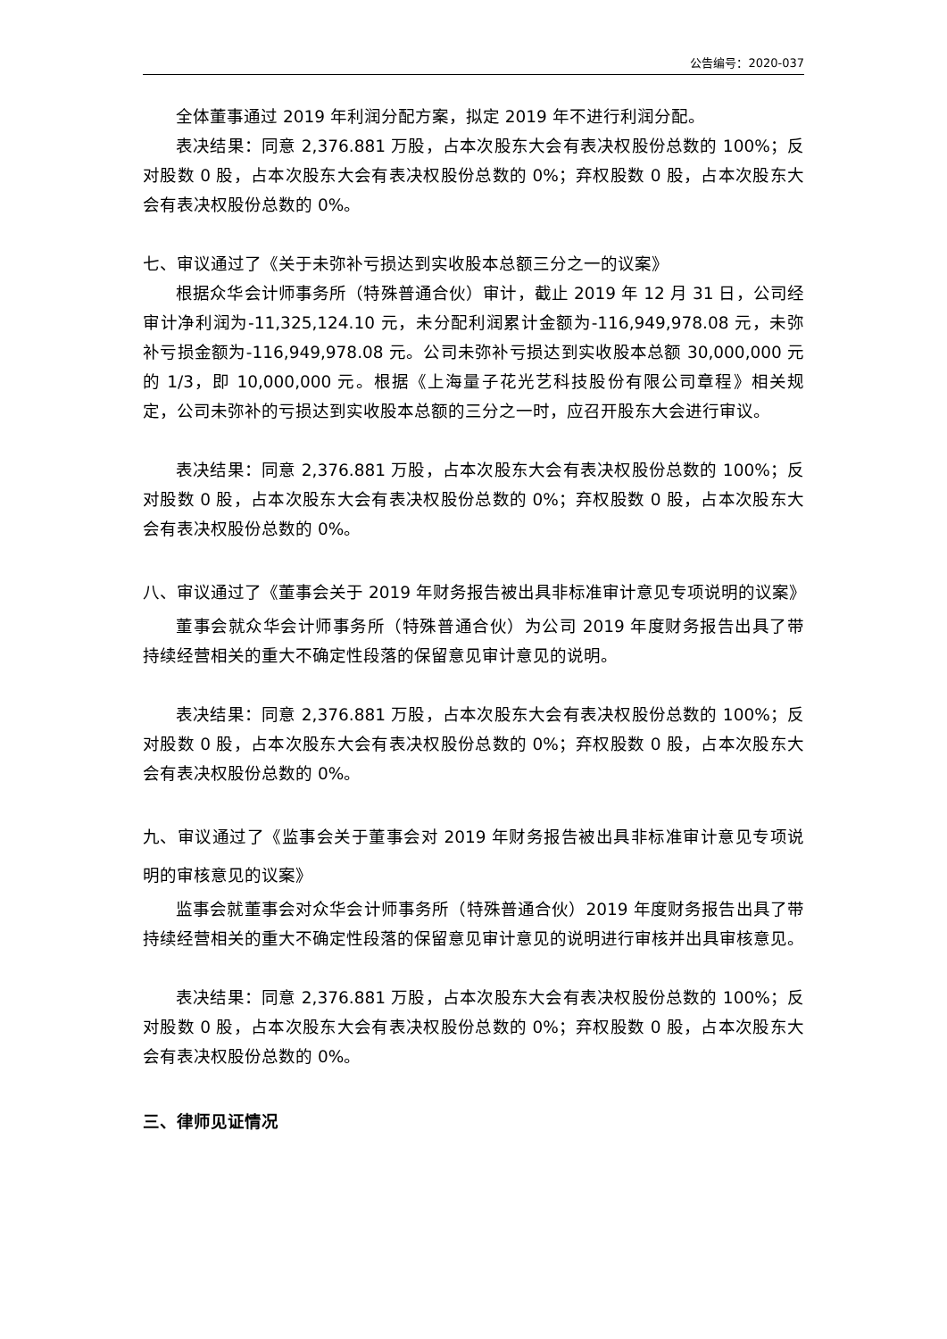公告编号：2020-037
全体董事通过 2019 年利润分配方案，拟定 2019 年不进行利润分配。
表决结果：同意 2,376.881 万股，占本次股东大会有表决权股份总数的 100%；反对股数 0 股，占本次股东大会有表决权股份总数的 0%；弃权股数 0 股，占本次股东大会有表决权股份总数的 0%。
七、审议通过了《关于未弥补亏损达到实收股本总额三分之一的议案》
根据众华会计师事务所（特殊普通合伙）审计，截止 2019 年 12 月 31 日，公司经审计净利润为-11,325,124.10 元，未分配利润累计金额为-116,949,978.08 元，未弥补亏损金额为-116,949,978.08 元。公司未弥补亏损达到实收股本总额 30,000,000 元的 1/3，即 10,000,000 元。根据《上海量子花光艺科技股份有限公司章程》相关规定，公司未弥补的亏损达到实收股本总额的三分之一时，应召开股东大会进行审议。
表决结果：同意 2,376.881 万股，占本次股东大会有表决权股份总数的 100%；反对股数 0 股，占本次股东大会有表决权股份总数的 0%；弃权股数 0 股，占本次股东大会有表决权股份总数的 0%。
八、审议通过了《董事会关于 2019 年财务报告被出具非标准审计意见专项说明的议案》
董事会就众华会计师事务所（特殊普通合伙）为公司 2019 年度财务报告出具了带持续经营相关的重大不确定性段落的保留意见审计意见的说明。
表决结果：同意 2,376.881 万股，占本次股东大会有表决权股份总数的 100%；反对股数 0 股，占本次股东大会有表决权股份总数的 0%；弃权股数 0 股，占本次股东大会有表决权股份总数的 0%。
九、审议通过了《监事会关于董事会对 2019 年财务报告被出具非标准审计意见专项说明的审核意见的议案》
监事会就董事会对众华会计师事务所（特殊普通合伙）2019 年度财务报告出具了带持续经营相关的重大不确定性段落的保留意见审计意见的说明进行审核并出具审核意见。
表决结果：同意 2,376.881 万股，占本次股东大会有表决权股份总数的 100%；反对股数 0 股，占本次股东大会有表决权股份总数的 0%；弃权股数 0 股，占本次股东大会有表决权股份总数的 0%。
三、律师见证情况